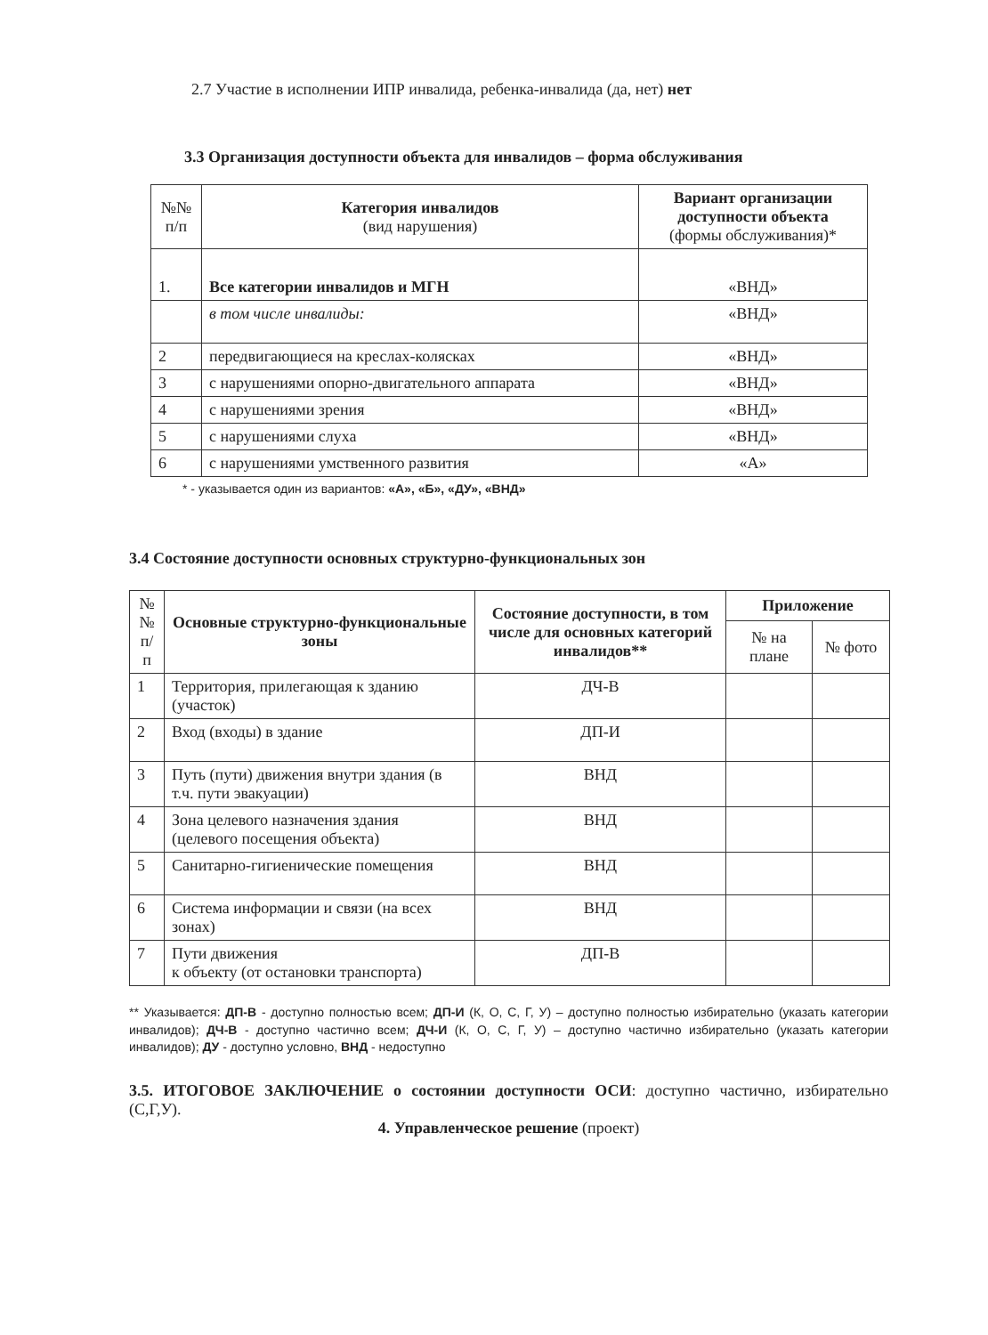2.7 Участие в исполнении ИПР инвалида, ребенка-инвалида (да, нет) нет
3.3 Организация доступности объекта для инвалидов – форма обслуживания
| №№ п/п | Категория инвалидов (вид нарушения) | Вариант организации доступности объекта (формы обслуживания)* |
| --- | --- | --- |
| 1. | Все категории инвалидов и МГН | «ВНД» |
| | в том числе инвалиды: | «ВНД» |
| 2 | передвигающиеся на креслах-колясках | «ВНД» |
| 3 | с нарушениями опорно-двигательного аппарата | «ВНД» |
| 4 | с нарушениями зрения | «ВНД» |
| 5 | с нарушениями слуха | «ВНД» |
| 6 | с нарушениями умственного развития | «А» |
* - указывается один из вариантов: «А», «Б», «ДУ», «ВНД»
3.4 Состояние доступности основных структурно-функциональных зон
| № № п/п | Основные структурно-функциональные зоны | Состояние доступности, в том числе для основных категорий инвалидов** | Приложение | |
| --- | --- | --- | --- | --- |
| | | | № на плане | № фото |
| 1 | Территория, прилегающая к зданию (участок) | ДЧ-В | | |
| 2 | Вход (входы) в здание | ДП-И | | |
| 3 | Путь (пути) движения внутри здания (в т.ч. пути эвакуации) | ВНД | | |
| 4 | Зона целевого назначения здания (целевого посещения объекта) | ВНД | | |
| 5 | Санитарно-гигиенические помещения | ВНД | | |
| 6 | Система информации и связи (на всех зонах) | ВНД | | |
| 7 | Пути движения к объекту (от остановки транспорта) | ДП-В | | |
** Указывается: ДП-В - доступно полностью всем; ДП-И (К, О, С, Г, У) – доступно полностью избирательно (указать категории инвалидов); ДЧ-В - доступно частично всем; ДЧ-И (К, О, С, Г, У) – доступно частично избирательно (указать категории инвалидов); ДУ - доступно условно, ВНД - недоступно
3.5. ИТОГОВОЕ ЗАКЛЮЧЕНИЕ о состоянии доступности ОСИ: доступно частично, избирательно (С,Г,У).
4. Управленческое решение (проект)